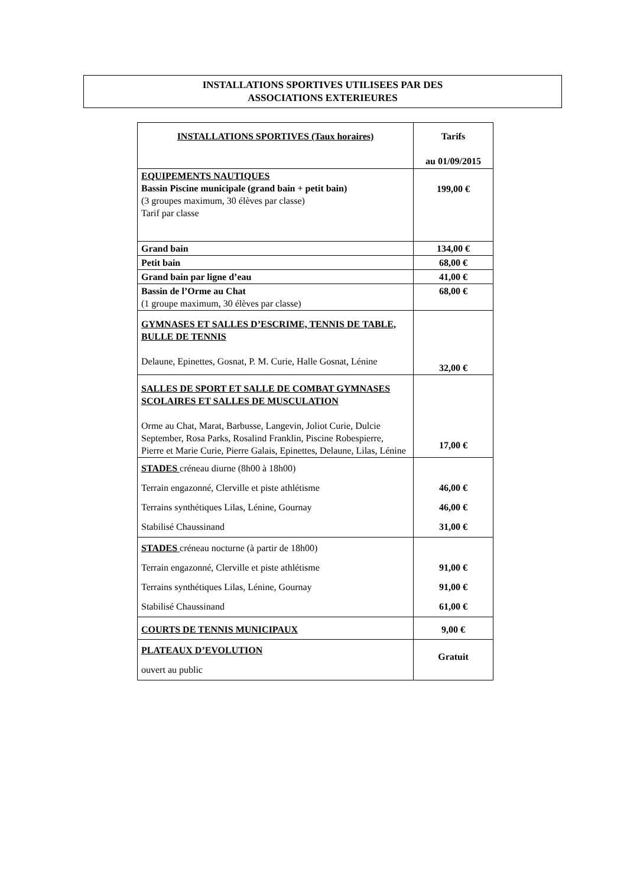INSTALLATIONS SPORTIVES UTILISEES PAR DES
ASSOCIATIONS EXTERIEURES
| INSTALLATIONS SPORTIVES (Taux horaires) | Tarifs au 01/09/2015 |
| --- | --- |
| EQUIPEMENTS NAUTIQUES Bassin Piscine municipale (grand bain + petit bain) (3 groupes maximum, 30 élèves par classe) Tarif par classe | 199,00 € |
| Grand bain | 134,00 € |
| Petit bain | 68,00 € |
| Grand bain par ligne d’eau | 41,00 € |
| Bassin de l’Orme au Chat (1 groupe maximum, 30 élèves par classe) | 68,00 € |
| GYMNASES ET SALLES D’ESCRIME, TENNIS DE TABLE, BULLE DE TENNIS Delaune, Epinettes, Gosnat, P. M. Curie, Halle Gosnat, Lénine | 32,00 € |
| SALLES DE SPORT ET SALLE DE COMBAT GYMNASES SCOLAIRES ET SALLES DE MUSCULATION Orme au Chat, Marat, Barbusse, Langevin, Joliot Curie, Dulcie September, Rosa Parks, Rosalind Franklin, Piscine Robespierre, Pierre et Marie Curie, Pierre Galais, Epinettes, Delaune, Lilas, Lénine | 17,00 € |
| STADES créneau diurne (8h00 à 18h00) Terrain engazonné, Clerville et piste athlétisme Terrains synthétiques Lilas, Lénine, Gournay Stabilisé Chaussinand | 46,00 € 46,00 € 31,00 € |
| STADES créneau nocturne (à partir de 18h00) Terrain engazonné, Clerville et piste athlétisme Terrains synthétiques Lilas, Lénine, Gournay Stabilisé Chaussinand | 91,00 € 91,00 € 61,00 € |
| COURTS DE TENNIS MUNICIPAUX | 9,00 € |
| PLATEAUX D’EVOLUTION ouvert au public | Gratuit |